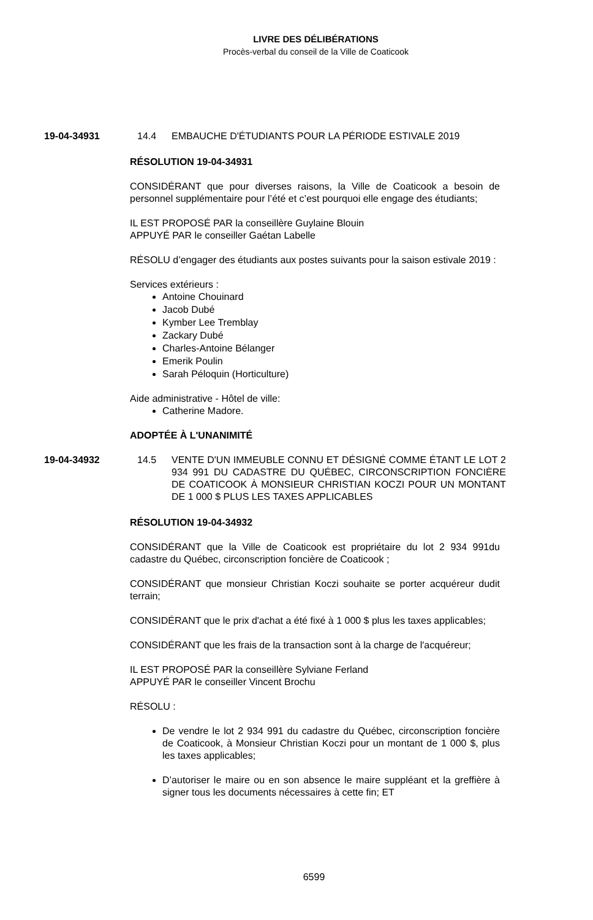LIVRE DES DÉLIBÉRATIONS
Procès-verbal du conseil de la Ville de Coaticook
19-04-34931 14.4 EMBAUCHE D'ÉTUDIANTS POUR LA PÉRIODE ESTIVALE 2019
RÉSOLUTION 19-04-34931
CONSIDÉRANT que pour diverses raisons, la Ville de Coaticook a besoin de personnel supplémentaire pour l’été et c’est pourquoi elle engage des étudiants;
IL EST PROPOSÉ PAR la conseillère Guylaine Blouin
APPUYÉ PAR le conseiller Gaétan Labelle
RÉSOLU d’engager des étudiants aux postes suivants pour la saison estivale 2019 :
Services extérieurs :
Antoine Chouinard
Jacob Dubé
Kymber Lee Tremblay
Zackary Dubé
Charles-Antoine Bélanger
Emerik Poulin
Sarah Péloquin (Horticulture)
Aide administrative - Hôtel de ville:
Catherine Madore.
ADOPTÉE À L'UNANIMITÉ
19-04-34932 14.5 VENTE D'UN IMMEUBLE CONNU ET DÉSIGNÉ COMME ÉTANT LE LOT 2 934 991 DU CADASTRE DU QUÉBEC, CIRCONSCRIPTION FONCIÈRE DE COATICOOK À MONSIEUR CHRISTIAN KOCZI POUR UN MONTANT DE 1 000 $ PLUS LES TAXES APPLICABLES
RÉSOLUTION 19-04-34932
CONSIDÉRANT que la Ville de Coaticook est propriétaire du lot 2 934 991du cadastre du Québec, circonscription foncière de Coaticook ;
CONSIDÉRANT que monsieur Christian Koczi souhaite se porter acquéreur dudit terrain;
CONSIDÉRANT que le prix d'achat a été fixé à 1 000 $ plus les taxes applicables;
CONSIDÉRANT que les frais de la transaction sont à la charge de l'acquéreur;
IL EST PROPOSÉ PAR la conseillère Sylviane Ferland
APPUYÉ PAR le conseiller Vincent Brochu
RÉSOLU :
De vendre le lot 2 934 991 du cadastre du Québec, circonscription foncière de Coaticook, à Monsieur Christian Koczi pour un montant de 1 000 $, plus les taxes applicables;
D’autoriser le maire ou en son absence le maire suppléant et la greffière à signer tous les documents nécessaires à cette fin; ET
6599